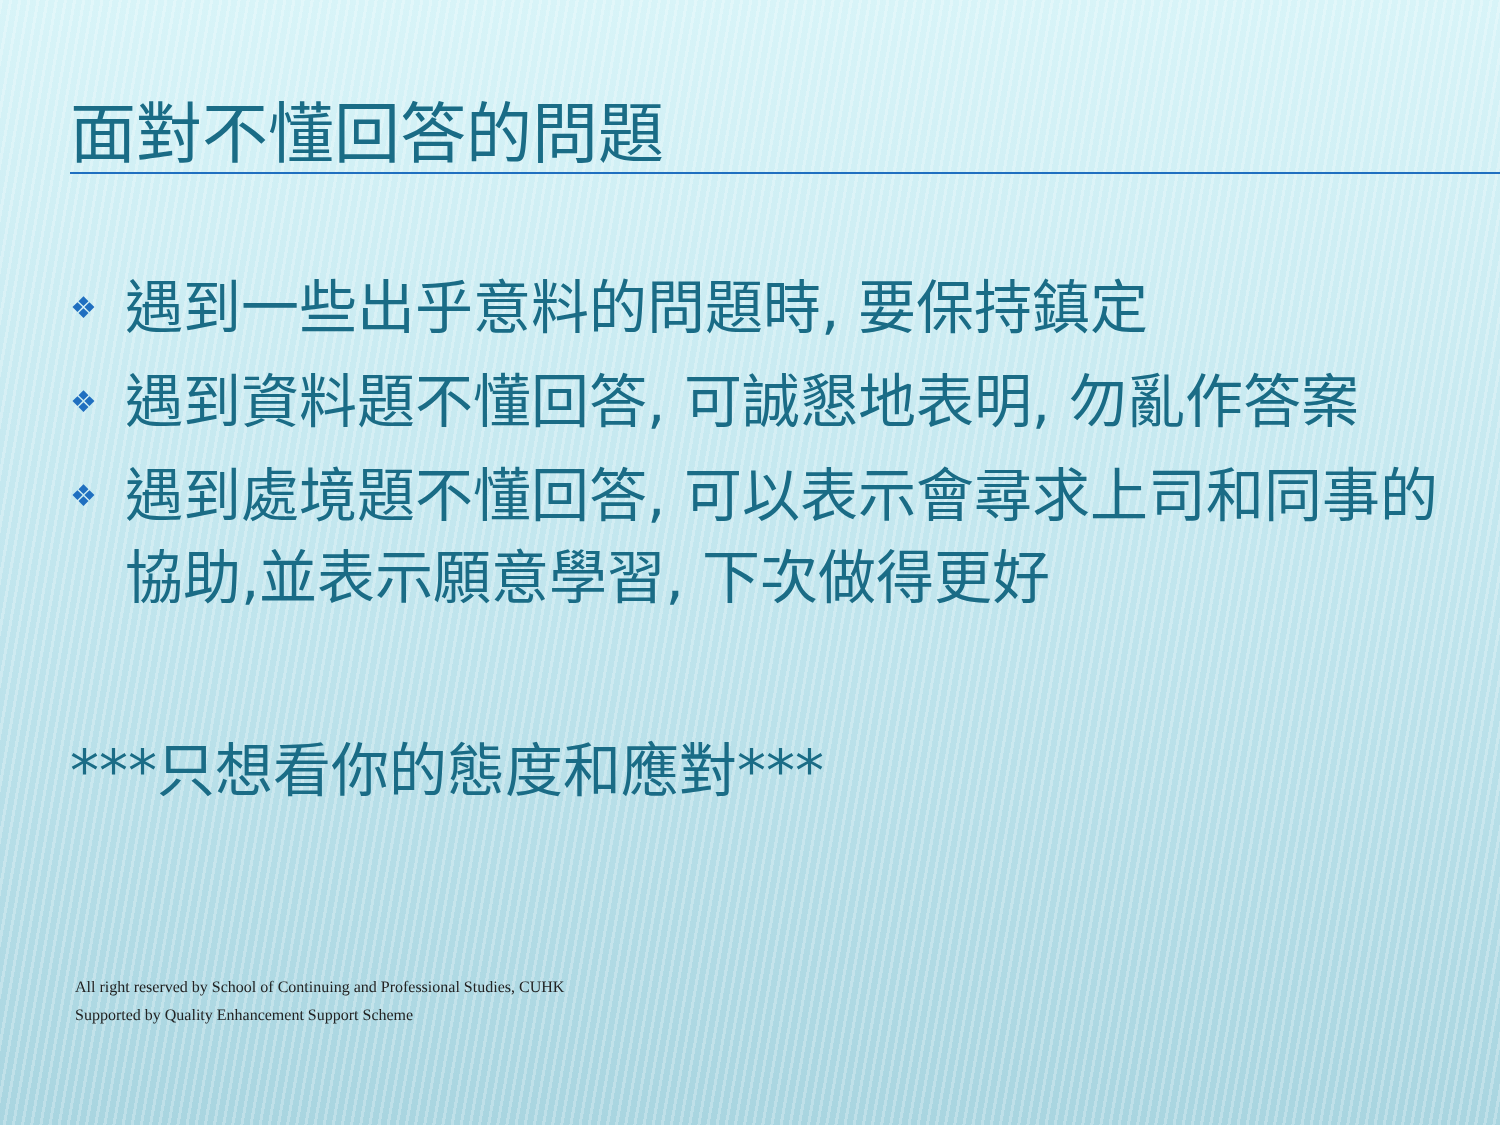面對不懂回答的問題
❖ 遇到一些出乎意料的問題時, 要保持鎮定
❖ 遇到資料題不懂回答, 可誠懇地表明, 勿亂作答案
❖ 遇到處境題不懂回答, 可以表示會尋求上司和同事的協助,並表示願意學習, 下次做得更好
***只想看你的態度和應對***
All right reserved by School of Continuing and Professional Studies, CUHK
Supported by Quality Enhancement Support Scheme